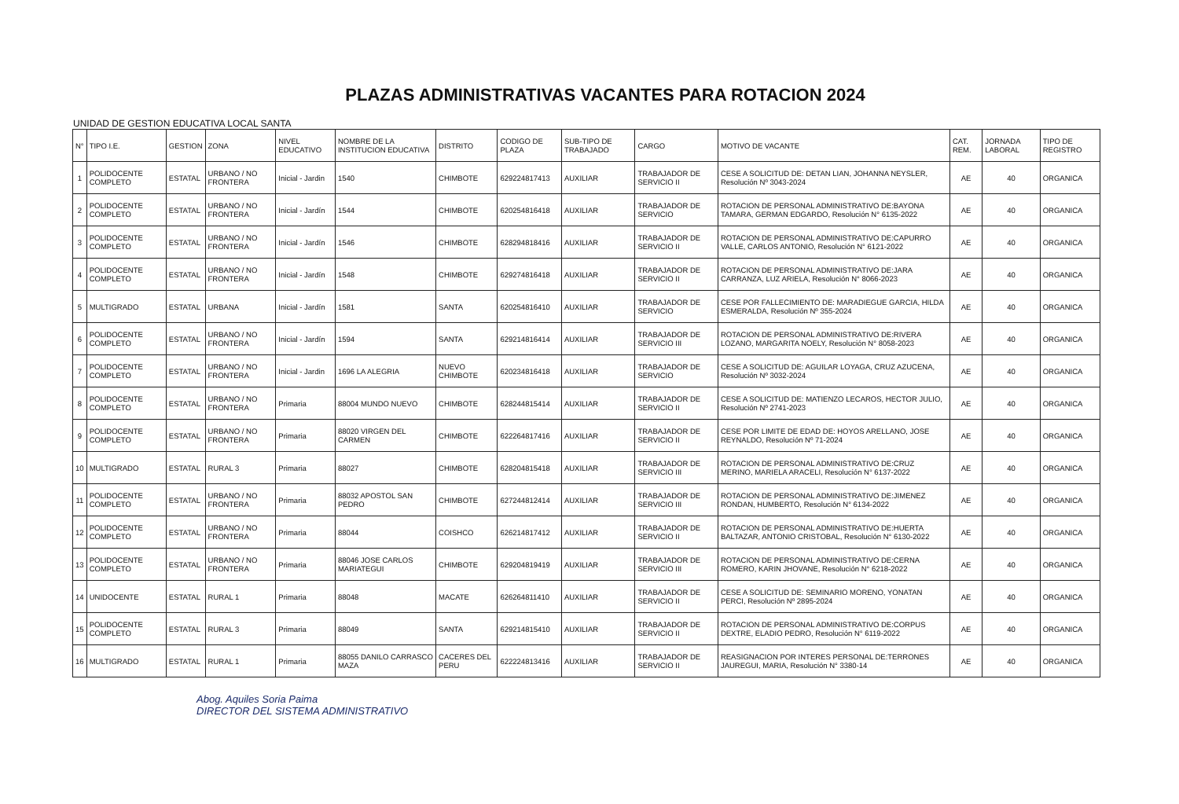PLAZAS ADMINISTRATIVAS VACANTES PARA ROTACION 2024
UNIDAD DE GESTION EDUCATIVA LOCAL SANTA
| N° | TIPO I.E. | GESTION | ZONA | NIVEL EDUCATIVO | NOMBRE DE LA INSTITUCION EDUCATIVA | DISTRITO | CODIGO DE PLAZA | SUB-TIPO DE TRABAJADO | CARGO | MOTIVO DE VACANTE | CAT. REM. | JORNADA LABORAL | TIPO DE REGISTRO |
| --- | --- | --- | --- | --- | --- | --- | --- | --- | --- | --- | --- | --- | --- |
| 1 | POLIDOCENTE COMPLETO | ESTATAL | URBANO / NO FRONTERA | Inicial - Jardin | 1540 | CHIMBOTE | 629224817413 | AUXILIAR | TRABAJADOR DE SERVICIO II | CESE A SOLICITUD DE: DETAN LIAN, JOHANNA NEYSLER, Resolución Nº 3043-2024 | AE | 40 | ORGANICA |
| 2 | POLIDOCENTE COMPLETO | ESTATAL | URBANO / NO FRONTERA | Inicial - Jardín | 1544 | CHIMBOTE | 620254816418 | AUXILIAR | TRABAJADOR DE SERVICIO | ROTACION DE PERSONAL ADMINISTRATIVO DE:BAYONA TAMARA, GERMAN EDGARDO, Resolución N° 6135-2022 | AE | 40 | ORGANICA |
| 3 | POLIDOCENTE COMPLETO | ESTATAL | URBANO / NO FRONTERA | Inicial - Jardín | 1546 | CHIMBOTE | 628294818416 | AUXILIAR | TRABAJADOR DE SERVICIO II | ROTACION DE PERSONAL ADMINISTRATIVO DE:CAPURRO VALLE, CARLOS ANTONIO, Resolución N° 6121-2022 | AE | 40 | ORGANICA |
| 4 | POLIDOCENTE COMPLETO | ESTATAL | URBANO / NO FRONTERA | Inicial - Jardín | 1548 | CHIMBOTE | 629274816418 | AUXILIAR | TRABAJADOR DE SERVICIO II | ROTACION DE PERSONAL ADMINISTRATIVO DE:JARA CARRANZA, LUZ ARIELA, Resolución N° 8066-2023 | AE | 40 | ORGANICA |
| 5 | MULTIGRADO | ESTATAL | URBANA | Inicial - Jardín | 1581 | SANTA | 620254816410 | AUXILIAR | TRABAJADOR DE SERVICIO | CESE POR FALLECIMIENTO DE: MARADIEGUE GARCIA, HILDA ESMERALDA, Resolución Nº 355-2024 | AE | 40 | ORGANICA |
| 6 | POLIDOCENTE COMPLETO | ESTATAL | URBANO / NO FRONTERA | Inicial - Jardín | 1594 | SANTA | 629214816414 | AUXILIAR | TRABAJADOR DE SERVICIO III | ROTACION DE PERSONAL ADMINISTRATIVO DE:RIVERA LOZANO, MARGARITA NOELY, Resolución N° 8058-2023 | AE | 40 | ORGANICA |
| 7 | POLIDOCENTE COMPLETO | ESTATAL | URBANO / NO FRONTERA | Inicial - Jardin | 1696 LA ALEGRIA | NUEVO CHIMBOTE | 620234816418 | AUXILIAR | TRABAJADOR DE SERVICIO | CESE A SOLICITUD DE: AGUILAR LOYAGA, CRUZ AZUCENA, Resolución Nº 3032-2024 | AE | 40 | ORGANICA |
| 8 | POLIDOCENTE COMPLETO | ESTATAL | URBANO / NO FRONTERA | Primaria | 88004 MUNDO NUEVO | CHIMBOTE | 628244815414 | AUXILIAR | TRABAJADOR DE SERVICIO II | CESE A SOLICITUD DE: MATIENZO LECAROS, HECTOR JULIO, Resolución Nº 2741-2023 | AE | 40 | ORGANICA |
| 9 | POLIDOCENTE COMPLETO | ESTATAL | URBANO / NO FRONTERA | Primaria | 88020 VIRGEN DEL CARMEN | CHIMBOTE | 622264817416 | AUXILIAR | TRABAJADOR DE SERVICIO II | CESE POR LIMITE DE EDAD DE: HOYOS ARELLANO, JOSE REYNALDO, Resolución Nº 71-2024 | AE | 40 | ORGANICA |
| 10 | MULTIGRADO | ESTATAL | RURAL 3 | Primaria | 88027 | CHIMBOTE | 628204815418 | AUXILIAR | TRABAJADOR DE SERVICIO III | ROTACION DE PERSONAL ADMINISTRATIVO DE:CRUZ MERINO, MARIELA ARACELI, Resolución N° 6137-2022 | AE | 40 | ORGANICA |
| 11 | POLIDOCENTE COMPLETO | ESTATAL | URBANO / NO FRONTERA | Primaria | 88032 APOSTOL SAN PEDRO | CHIMBOTE | 627244812414 | AUXILIAR | TRABAJADOR DE SERVICIO III | ROTACION DE PERSONAL ADMINISTRATIVO DE:JIMENEZ RONDAN, HUMBERTO, Resolución N° 6134-2022 | AE | 40 | ORGANICA |
| 12 | POLIDOCENTE COMPLETO | ESTATAL | URBANO / NO FRONTERA | Primaria | 88044 | COISHCO | 626214817412 | AUXILIAR | TRABAJADOR DE SERVICIO II | ROTACION DE PERSONAL ADMINISTRATIVO DE:HUERTA BALTAZAR, ANTONIO CRISTOBAL, Resolución N° 6130-2022 | AE | 40 | ORGANICA |
| 13 | POLIDOCENTE COMPLETO | ESTATAL | URBANO / NO FRONTERA | Primaria | 88046 JOSE CARLOS MARIATEGUI | CHIMBOTE | 629204819419 | AUXILIAR | TRABAJADOR DE SERVICIO III | ROTACION DE PERSONAL ADMINISTRATIVO DE:CERNA ROMERO, KARIN JHOVANE, Resolución N° 6218-2022 | AE | 40 | ORGANICA |
| 14 | UNIDOCENTE | ESTATAL | RURAL 1 | Primaria | 88048 | MACATE | 626264811410 | AUXILIAR | TRABAJADOR DE SERVICIO II | CESE A SOLICITUD DE: SEMINARIO MORENO, YONATAN PERCI, Resolución Nº 2895-2024 | AE | 40 | ORGANICA |
| 15 | POLIDOCENTE COMPLETO | ESTATAL | RURAL 3 | Primaria | 88049 | SANTA | 629214815410 | AUXILIAR | TRABAJADOR DE SERVICIO II | ROTACION DE PERSONAL ADMINISTRATIVO DE:CORPUS DEXTRE, ELADIO PEDRO, Resolución N° 6119-2022 | AE | 40 | ORGANICA |
| 16 | MULTIGRADO | ESTATAL | RURAL 1 | Primaria | 88055 DANILO CARRASCO MAZA | CACERES DEL PERU | 622224813416 | AUXILIAR | TRABAJADOR DE SERVICIO II | REASIGNACION POR INTERES PERSONAL DE:TERRONES JAUREGUI, MARIA, Resolución N° 3380-14 | AE | 40 | ORGANICA |
Abog. Aquiles Soria Paima
DIRECTOR DEL SISTEMA ADMINISTRATIVO